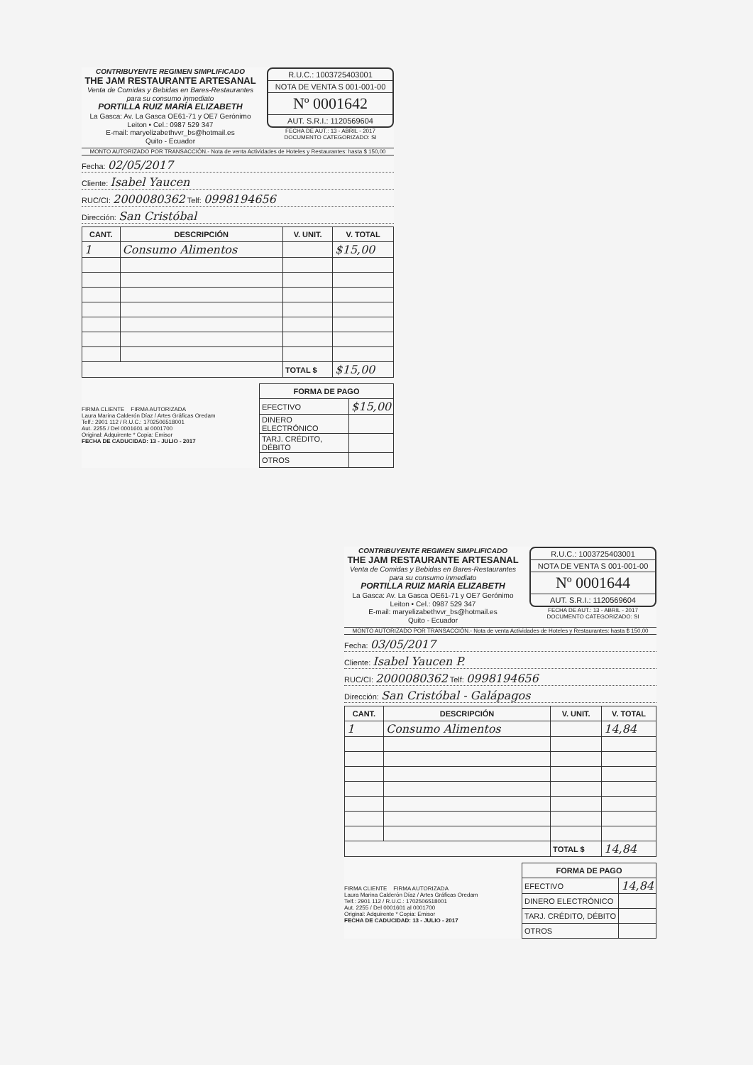CONTRIBUYENTE REGIMEN SIMPLIFICADO
THE JAM RESTAURANTE ARTESANAL
Venta de Comidas y Bebidas en Bares-Restaurantes para su consumo inmediato
PORTILLA RUIZ MARÍA ELIZABETH
La Gasca: Av. La Gasca OE61-71 y OE7 Gerónimo Leiton • Cel.: 0987 529 347
E-mail: maryelizabethvvr_bs@hotmail.es
Quito - Ecuador
R.U.C.: 1003725403001
NOTA DE VENTA S 001-001-00
Nº 0001642
AUT. S.R.I.: 1120569604
FECHA DE AUT.: 13 - ABRIL - 2017
DOCUMENTO CATEGORIZADO: SI
MONTO AUTORIZADO POR TRANSACCIÓN.- Nota de venta Actividades de Hoteles y Restaurantes: hasta $ 150,00
Fecha: 02/05/2017
Cliente: Isabel Yaucen
RUC/CI: 2000080362 Telf: 0998194656
Dirección: San Cristóbal
| CANT. | DESCRIPCIÓN | V. UNIT. | V. TOTAL |
| --- | --- | --- | --- |
| 1 | Consumo Alimentos | | $15,00 |
| | | TOTAL $ | $15,00 |
FIRMA CLIENTE FIRMA AUTORIZADA
Laura Marina Calderón Díaz / Artes Gráficas Oredam
Telf.: 2901 112 / R.U.C.: 1702506518001
Aut. 2255 / Del 0001601 al 0001700
Original: Adquirente * Copia: Emisor
FECHA DE CADUCIDAD: 13 - JULIO - 2017
| FORMA DE PAGO | |
| --- | --- |
| EFECTIVO | $15,00 |
| DINERO ELECTRÓNICO | |
| TARJ. CRÉDITO, DÉBITO | |
| OTROS | |
CONTRIBUYENTE REGIMEN SIMPLIFICADO
THE JAM RESTAURANTE ARTESANAL
Venta de Comidas y Bebidas en Bares-Restaurantes para su consumo inmediato
PORTILLA RUIZ MARÍA ELIZABETH
La Gasca: Av. La Gasca OE61-71 y OE7 Gerónimo Leiton • Cel.: 0987 529 347
E-mail: maryelizabethvvr_bs@hotmail.es
Quito - Ecuador
R.U.C.: 1003725403001
NOTA DE VENTA S 001-001-00
Nº 0001644
AUT. S.R.I.: 1120569604
FECHA DE AUT.: 13 - ABRIL - 2017
DOCUMENTO CATEGORIZADO: SI
MONTO AUTORIZADO POR TRANSACCIÓN.- Nota de venta Actividades de Hoteles y Restaurantes: hasta $ 150,00
Fecha: 03/05/2017
Cliente: Isabel Yaucen P.
RUC/CI: 2000080362 Telf: 0998194656
Dirección: San Cristóbal - Galápagos
| CANT. | DESCRIPCIÓN | V. UNIT. | V. TOTAL |
| --- | --- | --- | --- |
| 1 | Consumo Alimentos | | 14,84 |
| | | TOTAL $ | 14,84 |
FIRMA CLIENTE FIRMA AUTORIZADA
Laura Marina Calderón Díaz / Artes Gráficas Oredam
Telf.: 2901 112 / R.U.C.: 1702506518001
Aut. 2255 / Del 0001601 al 0001700
Original: Adquirente * Copia: Emisor
FECHA DE CADUCIDAD: 13 - JULIO - 2017
| FORMA DE PAGO | |
| --- | --- |
| EFECTIVO | 14,84 |
| DINERO ELECTRÓNICO | |
| TARJ. CRÉDITO, DÉBITO | |
| OTROS | |